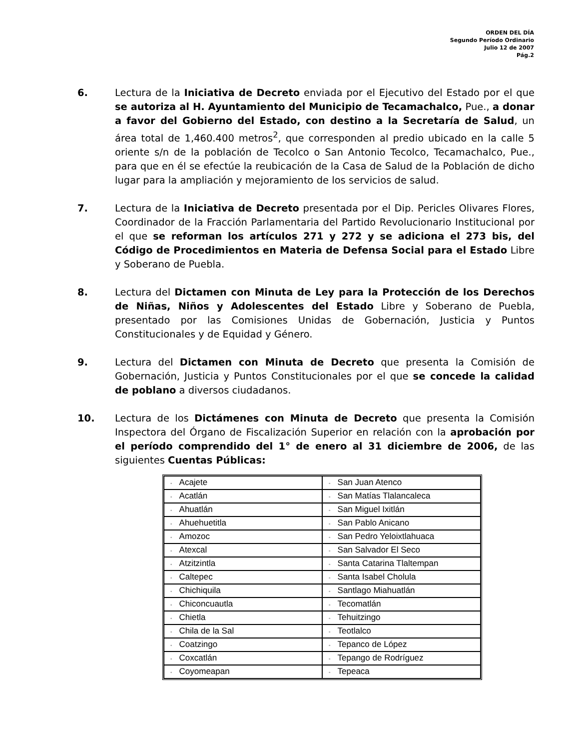ORDEN DEL DÍA
Segundo Período Ordinario
Julio 12 de 2007
Pág.2
6. Lectura de la Iniciativa de Decreto enviada por el Ejecutivo del Estado por el que se autoriza al H. Ayuntamiento del Municipio de Tecamachalco, Pue., a donar a favor del Gobierno del Estado, con destino a la Secretaría de Salud, un área total de 1,460.400 metros<sup>2</sup>, que corresponden al predio ubicado en la calle 5 oriente s/n de la población de Tecolco o San Antonio Tecolco, Tecamachalco, Pue., para que en él se efectúe la reubicación de la Casa de Salud de la Población de dicho lugar para la ampliación y mejoramiento de los servicios de salud.
7. Lectura de la Iniciativa de Decreto presentada por el Dip. Pericles Olivares Flores, Coordinador de la Fracción Parlamentaria del Partido Revolucionario Institucional por el que se reforman los artículos 271 y 272 y se adiciona el 273 bis, del Código de Procedimientos en Materia de Defensa Social para el Estado Libre y Soberano de Puebla.
8. Lectura del Dictamen con Minuta de Ley para la Protección de los Derechos de Niñas, Niños y Adolescentes del Estado Libre y Soberano de Puebla, presentado por las Comisiones Unidas de Gobernación, Justicia y Puntos Constitucionales y de Equidad y Género.
9. Lectura del Dictamen con Minuta de Decreto que presenta la Comisión de Gobernación, Justicia y Puntos Constitucionales por el que se concede la calidad de poblano a diversos ciudadanos.
10. Lectura de los Dictámenes con Minuta de Decreto que presenta la Comisión Inspectora del Órgano de Fiscalización Superior en relación con la aprobación por el período comprendido del 1° de enero al 31 diciembre de 2006, de las siguientes Cuentas Públicas:
| ◦ Acajete | ◦ San Juan Atenco |
| ◦ Acatlán | ◦ San Matías Tlalancaleca |
| ◦ Ahuatlán | ◦ San Miguel Ixitlán |
| ◦ Ahuehuetitla | ◦ San Pablo Anicano |
| ◦ Amozoc | ◦ San Pedro Yeloixtlahuaca |
| ◦ Atexcal | ◦ San Salvador El Seco |
| ◦ Atzitzintla | ◦ Santa Catarina Tlaltempan |
| ◦ Caltepec | ◦ Santa Isabel Cholula |
| ◦ Chichiquila | ◦ Santlago Miahuatlán |
| ◦ Chiconcuautla | ◦ Tecomatlán |
| ◦ Chietla | ◦ Tehuitzingo |
| ◦ Chila de la Sal | ◦ Teotlalco |
| ◦ Coatzingo | ◦ Tepanco de López |
| ◦ Coxcatlán | ◦ Tepango de Rodríguez |
| ◦ Coyomeapan | ◦ Tepeaca |